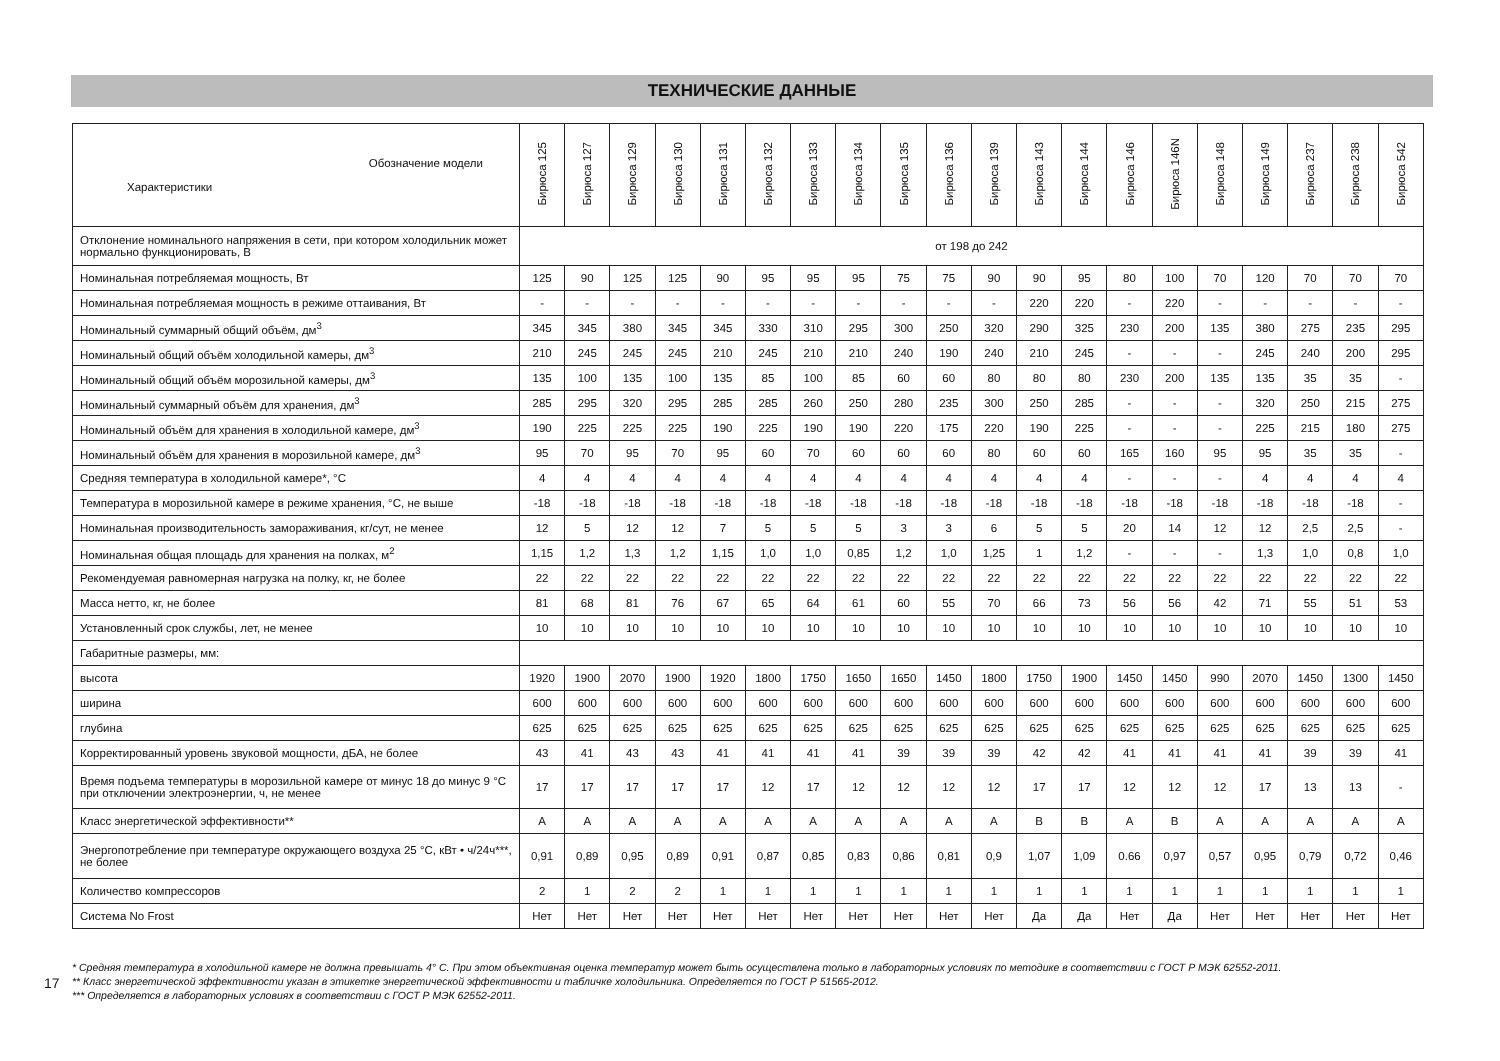ТЕХНИЧЕСКИЕ ДАННЫЕ
| Обозначение модели Характеристики | Бирюса 125 | Бирюса 127 | Бирюса 129 | Бирюса 130 | Бирюса 131 | Бирюса 132 | Бирюса 133 | Бирюса 134 | Бирюса 135 | Бирюса 136 | Бирюса 139 | Бирюса 143 | Бирюса 144 | Бирюса 146 | Бирюса 146N | Бирюса 148 | Бирюса 149 | Бирюса 237 | Бирюса 238 | Бирюса 542 |
| --- | --- | --- | --- | --- | --- | --- | --- | --- | --- | --- | --- | --- | --- | --- | --- | --- | --- | --- | --- | --- |
| Отклонение номинального напряжения в сети, при котором холодильник может нормально функционировать, В | от 198 до 242 | | | | | | | | | | | | | | | | | | | |
| Номинальная потребляемая мощность, Вт | 125 | 90 | 125 | 125 | 90 | 95 | 95 | 95 | 75 | 75 | 90 | 90 | 95 | 80 | 100 | 70 | 120 | 70 | 70 | 70 |
| Номинальная потребляемая мощность в режиме оттаивания, Вт | - | - | - | - | - | - | - | - | - | - | - | 220 | 220 | - | 220 | - | - | - | - | - |
| Номинальный суммарный общий объём, дм<sup>3</sup> | 345 | 345 | 380 | 345 | 345 | 330 | 310 | 295 | 300 | 250 | 320 | 290 | 325 | 230 | 200 | 135 | 380 | 275 | 235 | 295 |
| Номинальный общий объём холодильной камеры, дм<sup>3</sup> | 210 | 245 | 245 | 245 | 210 | 245 | 210 | 210 | 240 | 190 | 240 | 210 | 245 | - | - | - | 245 | 240 | 200 | 295 |
| Номинальный общий объём морозильной камеры, дм<sup>3</sup> | 135 | 100 | 135 | 100 | 135 | 85 | 100 | 85 | 60 | 60 | 80 | 80 | 80 | 230 | 200 | 135 | 135 | 35 | 35 | - |
| Номинальный суммарный объём для хранения, дм<sup>3</sup> | 285 | 295 | 320 | 295 | 285 | 285 | 260 | 250 | 280 | 235 | 300 | 250 | 285 | - | - | - | 320 | 250 | 215 | 275 |
| Номинальный объём для хранения в холодильной камере, дм<sup>3</sup> | 190 | 225 | 225 | 225 | 190 | 225 | 190 | 190 | 220 | 175 | 220 | 190 | 225 | - | - | - | 225 | 215 | 180 | 275 |
| Номинальный объём для хранения в морозильной камере, дм<sup>3</sup> | 95 | 70 | 95 | 70 | 95 | 60 | 70 | 60 | 60 | 60 | 80 | 60 | 60 | 165 | 160 | 95 | 95 | 35 | 35 | - |
| Средняя температура в холодильной камере*, °С | 4 | 4 | 4 | 4 | 4 | 4 | 4 | 4 | 4 | 4 | 4 | 4 | 4 | - | - | - | 4 | 4 | 4 | 4 |
| Температура в морозильной камере в режиме хранения, °С, не выше | -18 | -18 | -18 | -18 | -18 | -18 | -18 | -18 | -18 | -18 | -18 | -18 | -18 | -18 | -18 | -18 | -18 | -18 | -18 | - |
| Номинальная производительность замораживания, кг/сут, не менее | 12 | 5 | 12 | 12 | 7 | 5 | 5 | 5 | 3 | 3 | 6 | 5 | 5 | 20 | 14 | 12 | 12 | 2,5 | 2,5 | - |
| Номинальная общая площадь для хранения на полках, м<sup>2</sup> | 1,15 | 1,2 | 1,3 | 1,2 | 1,15 | 1,0 | 1,0 | 0,85 | 1,2 | 1,0 | 1,25 | 1 | 1,2 | - | - | - | 1,3 | 1,0 | 0,8 | 1,0 |
| Рекомендуемая равномерная нагрузка на полку, кг, не более | 22 | 22 | 22 | 22 | 22 | 22 | 22 | 22 | 22 | 22 | 22 | 22 | 22 | 22 | 22 | 22 | 22 | 22 | 22 | 22 |
| Масса нетто, кг, не более | 81 | 68 | 81 | 76 | 67 | 65 | 64 | 61 | 60 | 55 | 70 | 66 | 73 | 56 | 56 | 42 | 71 | 55 | 51 | 53 |
| Установленный срок службы, лет, не менее | 10 | 10 | 10 | 10 | 10 | 10 | 10 | 10 | 10 | 10 | 10 | 10 | 10 | 10 | 10 | 10 | 10 | 10 | 10 | 10 |
| Габаритные размеры, мм: | | | | | | | | | | | | | | | | | | | | |
| высота | 1920 | 1900 | 2070 | 1900 | 1920 | 1800 | 1750 | 1650 | 1650 | 1450 | 1800 | 1750 | 1900 | 1450 | 1450 | 990 | 2070 | 1450 | 1300 | 1450 |
| ширина | 600 | 600 | 600 | 600 | 600 | 600 | 600 | 600 | 600 | 600 | 600 | 600 | 600 | 600 | 600 | 600 | 600 | 600 | 600 | 600 |
| глубина | 625 | 625 | 625 | 625 | 625 | 625 | 625 | 625 | 625 | 625 | 625 | 625 | 625 | 625 | 625 | 625 | 625 | 625 | 625 | 625 |
| Корректированный уровень звуковой мощности, дБА, не более | 43 | 41 | 43 | 43 | 41 | 41 | 41 | 41 | 39 | 39 | 39 | 42 | 42 | 41 | 41 | 41 | 41 | 39 | 39 | 41 |
| Время подъема температуры в морозильной камере от минус 18 до минус 9 °С при отключении электроэнергии, ч, не менее | 17 | 17 | 17 | 17 | 17 | 12 | 17 | 12 | 12 | 12 | 12 | 17 | 17 | 12 | 12 | 12 | 17 | 13 | 13 | - |
| Класс энергетической эффективности** | A | A | A | A | A | A | A | A | A | A | A | B | B | A | B | A | A | A | A | A |
| Энергопотребление при температуре окружающего воздуха 25 °С, кВт • ч/24ч***, не более | 0,91 | 0,89 | 0,95 | 0,89 | 0,91 | 0,87 | 0,85 | 0,83 | 0,86 | 0,81 | 0,9 | 1,07 | 1,09 | 0.66 | 0,97 | 0,57 | 0,95 | 0,79 | 0,72 | 0,46 |
| Количество компрессоров | 2 | 1 | 2 | 2 | 1 | 1 | 1 | 1 | 1 | 1 | 1 | 1 | 1 | 1 | 1 | 1 | 1 | 1 | 1 | 1 |
| Система No Frost | Нет | Нет | Нет | Нет | Нет | Нет | Нет | Нет | Нет | Нет | Нет | Да | Да | Нет | Да | Нет | Нет | Нет | Нет | Нет |
17
* Средняя температура в холодильной камере не должна превышать 4° С. При этом объективная оценка температур может быть осуществлена только в лабораторных условиях по методике в соответствии с ГОСТ Р МЭК 62552-2011.
** Класс энергетической эффективности указан в этикетке энергетической эффективности и табличке холодильника. Определяется по ГОСТ Р 51565-2012.
*** Определяется в лабораторных условиях в соответствии с ГОСТ Р МЭК 62552-2011.